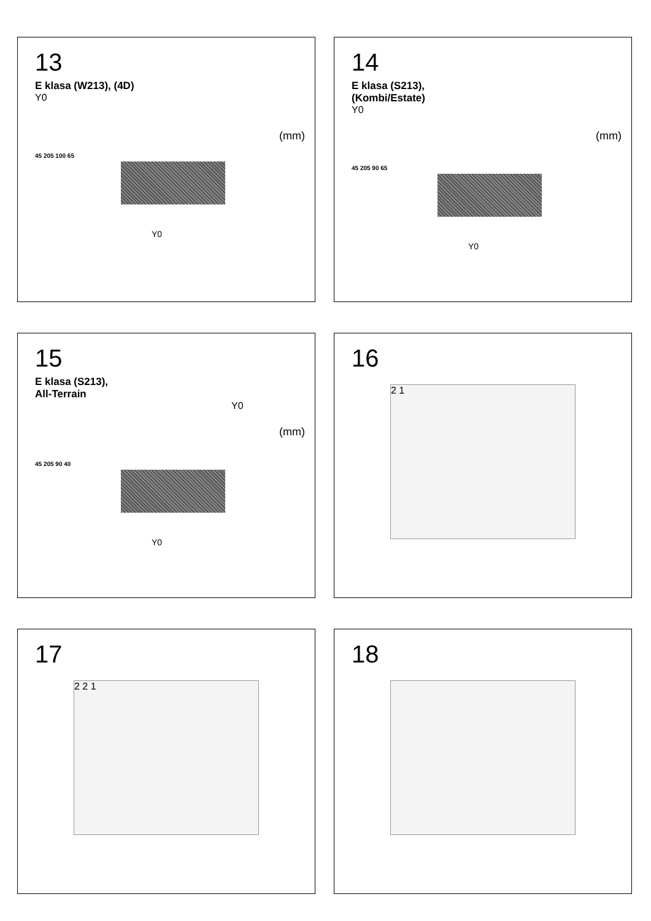13
E klasa (W213), (4D)
Y0
(mm)
45 205 100 65
Y0
14
E klasa (S213),
(Kombi/Estate)
Y0
(mm)
45 205 90 65
Y0
15
E klasa (S213),
All-Terrain
Y0
(mm)
45 205 90 40
Y0
16
2 1
17
2 2 1
18